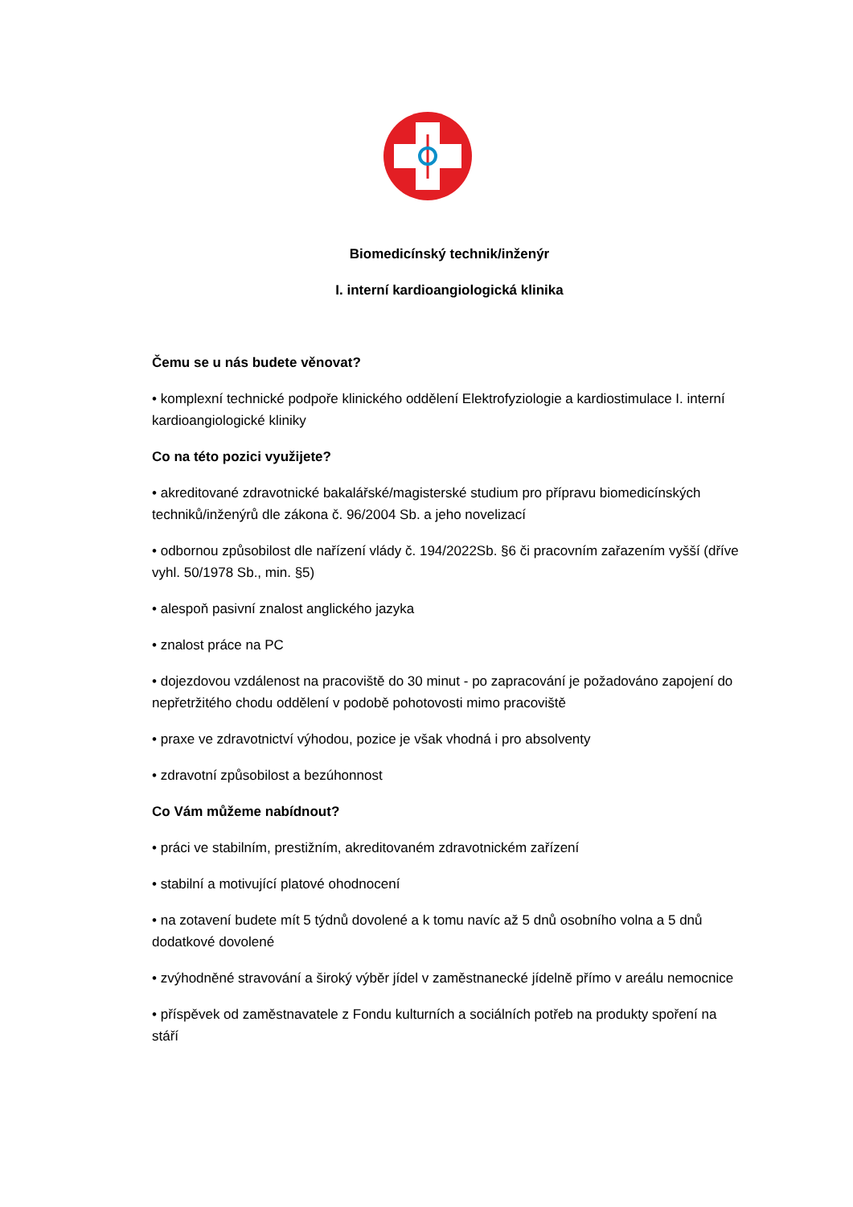Biomedicínský technik/inženýr
I. interní kardioangiologická klinika
Čemu se u nás budete věnovat?
• komplexní technické podpoře klinického oddělení Elektrofyziologie a kardiostimulace I. interní kardioangiologické kliniky
Co na této pozici využijete?
• akreditované zdravotnické bakalářské/magisterské studium pro přípravu biomedicínských techniků/inženýrů dle zákona č. 96/2004 Sb. a jeho novelizací
• odbornou způsobilost dle nařízení vlády č. 194/2022Sb. §6 či pracovním zařazením vyšší (dříve vyhl. 50/1978 Sb., min. §5)
• alespoň pasivní znalost anglického jazyka
• znalost práce na PC
• dojezdovou vzdálenost na pracoviště do 30 minut - po zapracování je požadováno zapojení do nepřetržitého chodu oddělení v podobě pohotovosti mimo pracoviště
• praxe ve zdravotnictví výhodou, pozice je však vhodná i pro absolventy
• zdravotní způsobilost a bezúhonnost
Co Vám můžeme nabídnout?
• práci ve stabilním, prestižním, akreditovaném zdravotnickém zařízení
• stabilní a motivující platové ohodnocení
• na zotavení budete mít 5 týdnů dovolené a k tomu navíc až 5 dnů osobního volna a 5 dnů dodatkové dovolené
• zvýhodněné stravování a široký výběr jídel v zaměstnanecké jídelně přímo v areálu nemocnice
• příspěvek od zaměstnavatele z Fondu kulturních a sociálních potřeb na produkty spoření na stáří